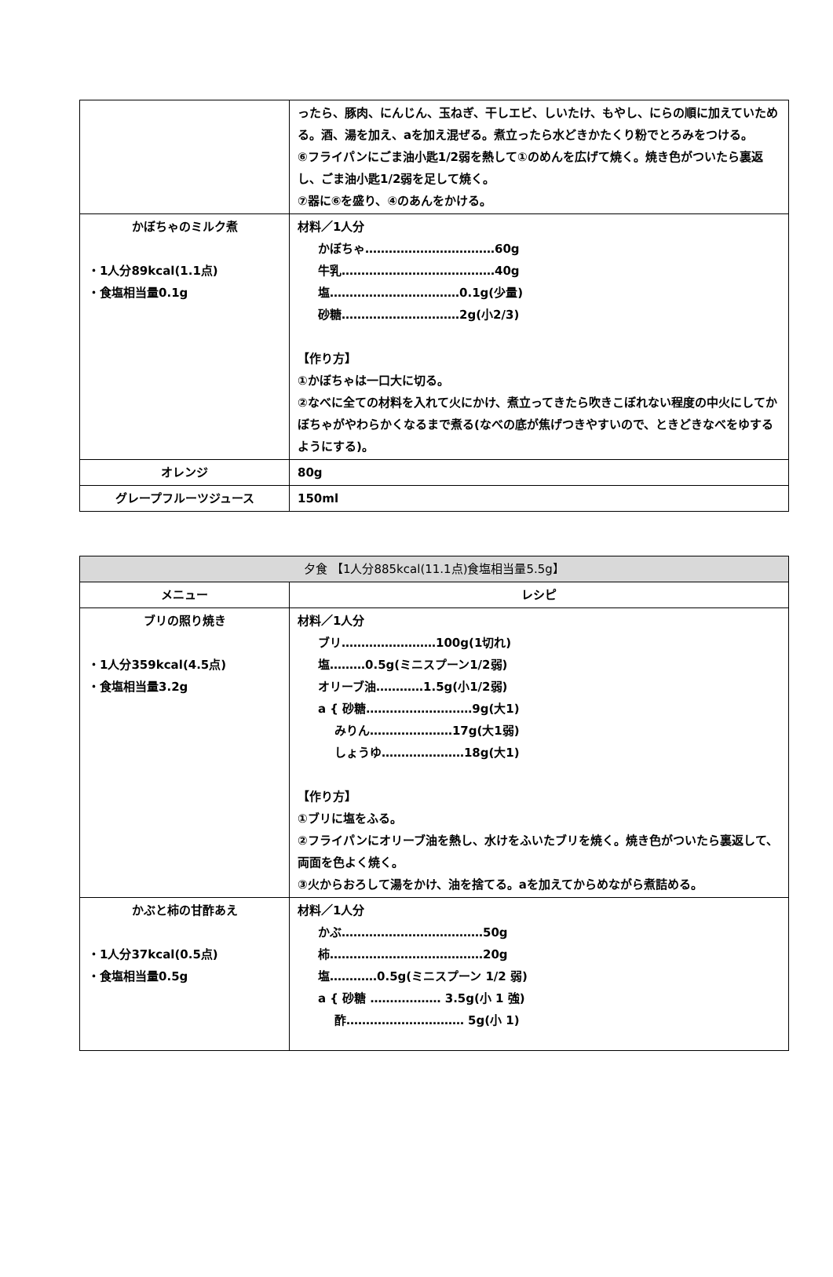| | ったら、豚肉、にんじん、玉ねぎ、干しエビ、しいたけ、もやし、にらの順に加えていためる。酒、湯を加え、aを加え混ぜる。煮立ったら水どきかたくり粉でとろみをつける。 ⑥フライパンにごま油小匙1/2弱を熱して①のめんを広げて焼く。焼き色がついたら裏返し、ごま油小匙1/2弱を足して焼く。 ⑦器に⑥を盛り、④のあんをかける。 |
| かぼちゃのミルク煮 ・1人分89kcal(1.1点) ・食塩相当量0.1g | 材料／1人分 かぼちゃ……………………………60g 牛乳…………………………………40g 塩……………………………0.1g(少量) 砂糖…………………………2g(小2/3) 【作り方】 ①かぼちゃは一口大に切る。 ②なべに全ての材料を入れて火にかけ、煮立ってきたら吹きこぼれない程度の中火にしてかぼちゃがやわらかくなるまで煮る(なべの底が焦げつきやすいので、ときどきなべをゆするようにする)。 |
| オレンジ | 80g |
| グレープフルーツジュース | 150ml |
| 夕食 【1人分885kcal(11.1点)食塩相当量5.5g】 | |
| メニュー | レシピ |
| ブリの照り焼き ・1人分359kcal(4.5点) ・食塩相当量3.2g | 材料／1人分 ブリ……………………100g(1切れ) 塩………0.5g(ミニスプーン1/2弱) オリーブ油…………1.5g(小1/2弱) a { 砂糖………………………9g(大1) みりん…………………17g(大1弱) しょうゆ…………………18g(大1) 【作り方】 ①ブリに塩をふる。 ②フライパンにオリーブ油を熱し、水けをふいたブリを焼く。焼き色がついたら裏返して、両面を色よく焼く。 ③火からおろして湯をかけ、油を捨てる。aを加えてからめながら煮詰める。 |
| かぶと柿の甘酢あえ ・1人分37kcal(0.5点) ・食塩相当量0.5g | 材料／1人分 かぶ………………………………50g 柿…………………………………20g 塩…………0.5g(ミニスプーン 1/2 弱) a { 砂糖 ……………… 3.5g(小 1 強) 酢………………………… 5g(小 1) |